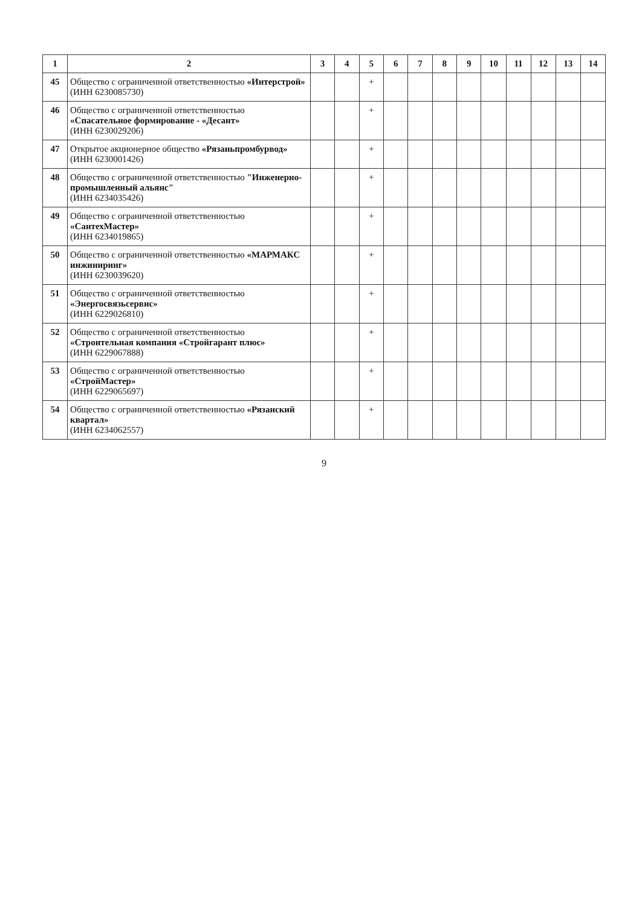| 1 | 2 | 3 | 4 | 5 | 6 | 7 | 8 | 9 | 10 | 11 | 12 | 13 | 14 |
| --- | --- | --- | --- | --- | --- | --- | --- | --- | --- | --- | --- | --- | --- |
| 45 | Общество с ограниченной ответственностью «Интерстрой» (ИНН 6230085730) | | | + | | | | | | | | | |
| 46 | Общество с ограниченной ответственностью «Спасательное формирование - «Десант» (ИНН 6230029206) | | | + | | | | | | | | | |
| 47 | Открытое акционерное общество «Рязаньпромбурвод» (ИНН 6230001426) | | | + | | | | | | | | | |
| 48 | Общество с ограниченной ответственностью "Инженерно-промышленный альянс" (ИНН 6234035426) | | | + | | | | | | | | | |
| 49 | Общество с ограниченной ответственностью «СантехМастер» (ИНН 6234019865) | | | + | | | | | | | | | |
| 50 | Общество с ограниченной ответственностью «МАРМАКС инжиниринг» (ИНН 6230039620) | | | + | | | | | | | | | |
| 51 | Общество с ограниченной ответственностью «Энергосвязьсервис» (ИНН 6229026810) | | | + | | | | | | | | | |
| 52 | Общество с ограниченной ответственностью «Строительная компания «Стройгарант плюс» (ИНН 6229067888) | | | + | | | | | | | | | |
| 53 | Общество с ограниченной ответственностью «СтройМастер» (ИНН 6229065697) | | | + | | | | | | | | | |
| 54 | Общество с ограниченной ответственностью «Рязанский квартал» (ИНН 6234062557) | | | + | | | | | | | | | |
9